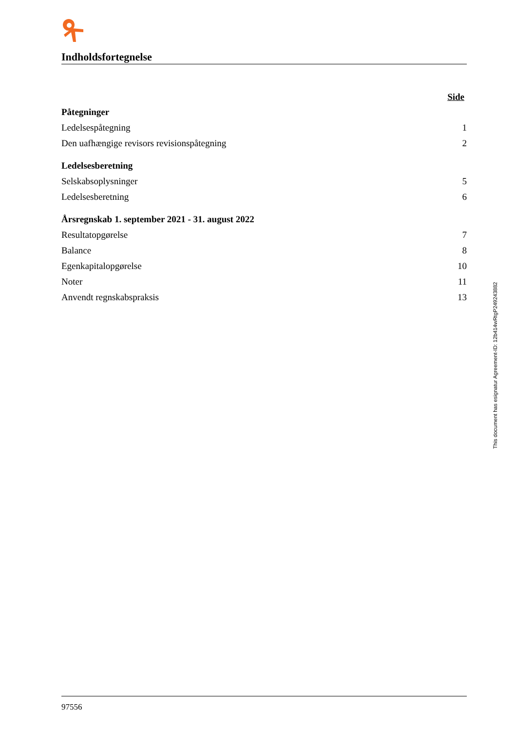Indholdsfortegnelse
| | Side |
| Påtegninger | |
| Ledelsespåtegning | 1 |
| Den uafhængige revisors revisionspåtegning | 2 |
| Ledelsesberetning | |
| Selskabsoplysninger | 5 |
| Ledelsesberetning | 6 |
| Årsregnskab 1. september 2021 - 31. august 2022 | |
| Resultatopgørelse | 7 |
| Balance | 8 |
| Egenkapitalopgørelse | 10 |
| Noter | 11 |
| Anvendt regnskabspraksis | 13 |
This document has esignatur Agreement-ID: 12b414wRtgP249243882
97556